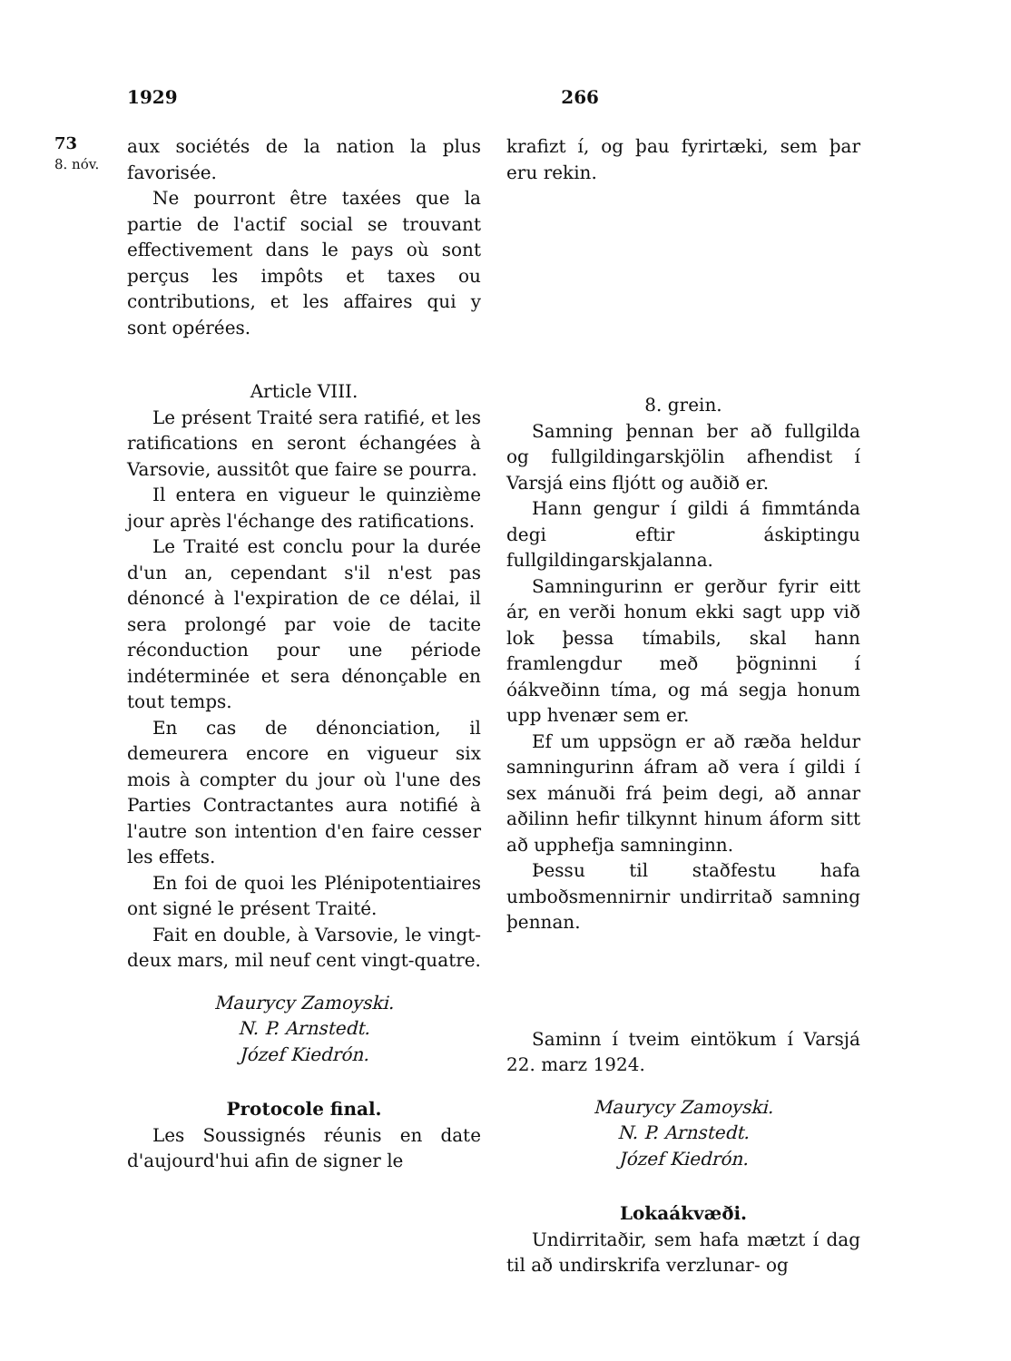1929 266
73
8. nóv.
aux sociétés de la nation la plus favorisée.
Ne pourront être taxées que la partie de l'actif social se trouvant effectivement dans le pays où sont perçus les impôts et taxes ou contributions, et les affaires qui y sont opérées.
Article VIII.
Le présent Traité sera ratifié, et les ratifications en seront échangées à Varsovie, aussitôt que faire se pourra.
Il entera en vigueur le quinzième jour après l'échange des ratifications.
Le Traité est conclu pour la durée d'un an, cependant s'il n'est pas dénoncé à l'expiration de ce délai, il sera prolongé par voie de tacite réconduction pour une période indéterminée et sera dénonçable en tout temps.
En cas de dénonciation, il demeurera encore en vigueur six mois à compter du jour où l'une des Parties Contractantes aura notifié à l'autre son intention d'en faire cesser les effets.
En foi de quoi les Plénipotentiaires ont signé le présent Traité.
Fait en double, à Varsovie, le vingt-deux mars, mil neuf cent vingt-quatre.
Maurycy Zamoyski.
N. P. Arnstedt.
Józef Kiedrón.
Protocole final.
Les Soussignés réunis en date d'aujourd'hui afin de signer le
krafizt í, og þau fyrirtæki, sem þar eru rekin.
8. grein.
Samning þennan ber að fullgilda og fullgildingarskjölin afhendist í Varsjá eins fljótt og auðið er.
Hann gengur í gildi á fimmtánda degi eftir áskiptingu fullgildingarskjalanna.
Samningurinn er gerður fyrir eitt ár, en verði honum ekki sagt upp við lok þessa tímabils, skal hann framlengdur með þögninni í óákveðinn tíma, og má segja honum upp hvenær sem er.
Ef um uppsögn er að ræða heldur samningurinn áfram að vera í gildi í sex mánuði frá þeim degi, að annar aðilinn hefir tilkynnt hinum áform sitt að upphefja samninginn.
Þessu til staðfestu hafa umboðsmennirnir undirritað samning þennan.
Saminn í tveim eintökum í Varsjá 22. marz 1924.
Maurycy Zamoyski.
N. P. Arnstedt.
Józef Kiedrón.
Lokaákvæði.
Undirritaðir, sem hafa mætzt í dag til að undirskrifa verzlunar- og